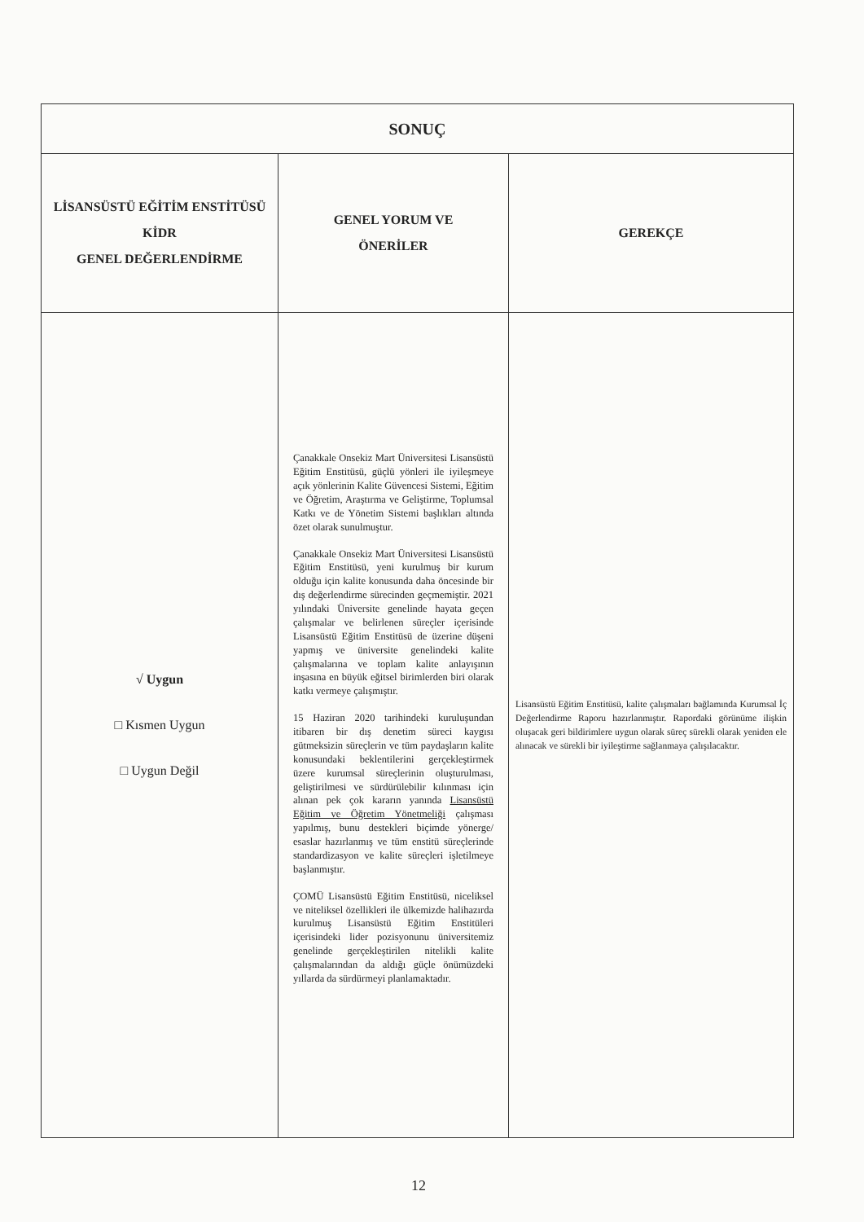| SONUÇ | | |
| --- | --- | --- |
| LİSANSÜSTÜ EĞİTİM ENSTİTÜSÜ KİDR GENEL DEĞERLENDİRME | GENEL YORUM VE ÖNERİLER | GEREKÇE |
| √ Uygun □ Kısmen Uygun □ Uygun Değil | Çanakkale Onsekiz Mart Üniversitesi Lisansüstü Eğitim Enstitüsü, güçlü yönleri ile iyileşmeye açık yönlerinin Kalite Güvencesi Sistemi, Eğitim ve Öğretim, Araştırma ve Geliştirme, Toplumsal Katkı ve de Yönetim Sistemi başlıkları altında özet olarak sunulmuştur. Çanakkale Onsekiz Mart Üniversitesi Lisansüstü Eğitim Enstitüsü, yeni kurulmuş bir kurum olduğu için kalite konusunda daha öncesinde bir dış değerlendirme sürecinden geçmemiştir. 2021 yılındaki Üniversite genelinde hayata geçen çalışmalar ve belirlenen süreçler içerisinde Lisansüstü Eğitim Enstitüsü de üzerine düşeni yapmış ve üniversite genelindeki kalite çalışmalarına ve toplam kalite anlayışının inşasına en büyük eğitsel birimlerden biri olarak katkı vermeye çalışmıştır. 15 Haziran 2020 tarihindeki kuruluşundan itibaren bir dış denetim süreci kaygısı gütmeksizin süreçlerin ve tüm paydaşların kalite konusundaki beklentilerini gerçekleştirmek üzere kurumsal süreçlerinin oluşturulması, geliştirilmesi ve sürdürülebilir kılınması için alınan pek çok kararın yanında Lisansüstü Eğitim ve Öğretim Yönetmeliği çalışması yapılmış, bunu destekleri biçimde yönerge/ esaslar hazırlanmış ve tüm enstitü süreçlerinde standardizasyon ve kalite süreçleri işletilmeye başlanmıştır. ÇOMÜ Lisansüstü Eğitim Enstitüsü, niceliksel ve niteliksel özellikleri ile ülkemizde halihazırda kurulmuş Lisansüstü Eğitim Enstitüleri içerisindeki lider pozisyonunu üniversitemiz genelinde gerçekleştirilen nitelikli kalite çalışmalarından da aldığı güçle önümüzdeki yıllarda da sürdürmeyi planlamaktadır. | Lisansüstü Eğitim Enstitüsü, kalite çalışmaları bağlamında Kurumsal İç Değerlendirme Raporu hazırlanmıştır. Rapordaki görünüme ilişkin oluşacak geri bildirimlere uygun olarak süreç sürekli olarak yeniden ele alınacak ve sürekli bir iyileştirme sağlanmaya çalışılacaktır. |
12